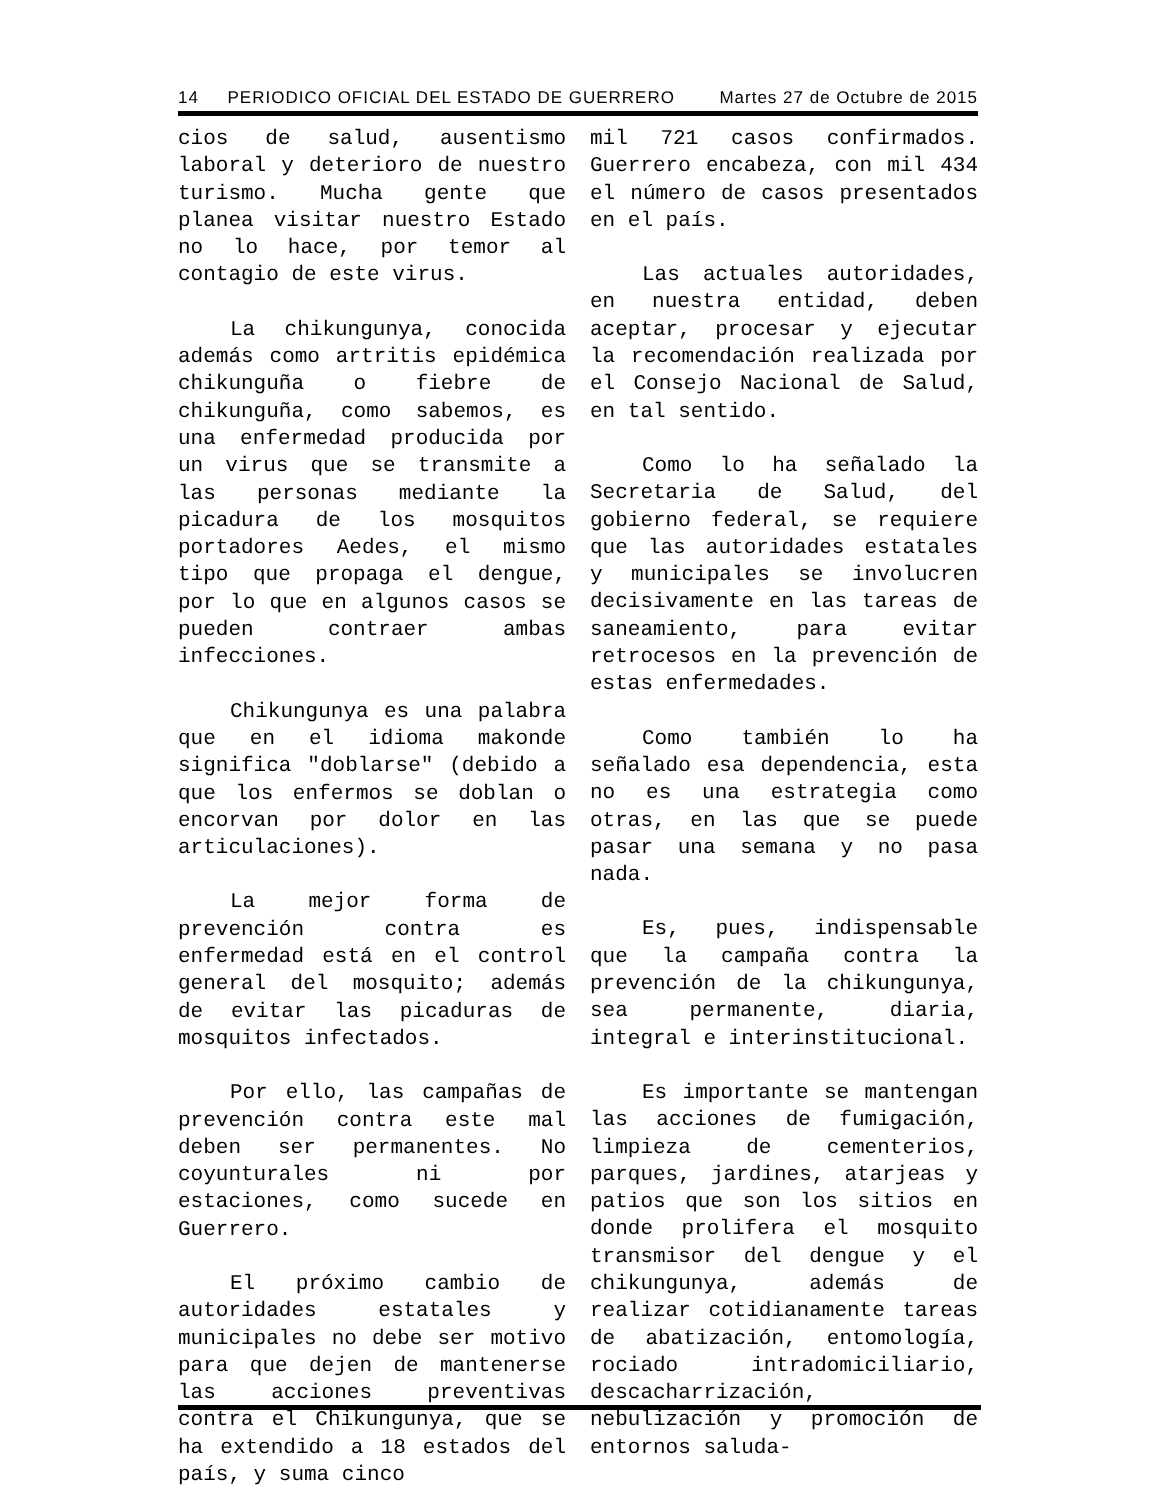14 PERIODICO OFICIAL DEL ESTADO DE GUERRERO Martes 27 de Octubre de 2015
cios de salud, ausentismo laboral y deterioro de nuestro turismo. Mucha gente que planea visitar nuestro Estado no lo hace, por temor al contagio de este virus.
La chikungunya, conocida además como artritis epidémica chikunguña o fiebre de chikunguña, como sabemos, es una enfermedad producida por un virus que se transmite a las personas mediante la picadura de los mosquitos portadores Aedes, el mismo tipo que propaga el dengue, por lo que en algunos casos se pueden contraer ambas infecciones.
Chikungunya es una palabra que en el idioma makonde significa "doblarse" (debido a que los enfermos se doblan o encorvan por dolor en las articulaciones).
La mejor forma de prevención contra es enfermedad está en el control general del mosquito; además de evitar las picaduras de mosquitos infectados.
Por ello, las campañas de prevención contra este mal deben ser permanentes. No coyunturales ni por estaciones, como sucede en Guerrero.
El próximo cambio de autoridades estatales y municipales no debe ser motivo para que dejen de mantenerse las acciones preventivas contra el Chikungunya, que se ha extendido a 18 estados del país, y suma cinco
mil 721 casos confirmados. Guerrero encabeza, con mil 434 el número de casos presentados en el país.
Las actuales autoridades, en nuestra entidad, deben aceptar, procesar y ejecutar la recomendación realizada por el Consejo Nacional de Salud, en tal sentido.
Como lo ha señalado la Secretaria de Salud, del gobierno federal, se requiere que las autoridades estatales y municipales se involucren decisivamente en las tareas de saneamiento, para evitar retrocesos en la prevención de estas enfermedades.
Como también lo ha señalado esa dependencia, esta no es una estrategia como otras, en las que se puede pasar una semana y no pasa nada.
Es, pues, indispensable que la campaña contra la prevención de la chikungunya, sea permanente, diaria, integral e interinstitucional.
Es importante se mantengan las acciones de fumigación, limpieza de cementerios, parques, jardines, atarjeas y patios que son los sitios en donde prolifera el mosquito transmisor del dengue y el chikungunya, además de realizar cotidianamente tareas de abatización, entomología, rociado intradomiciliario, descacharrización, nebulización y promoción de entornos saluda-